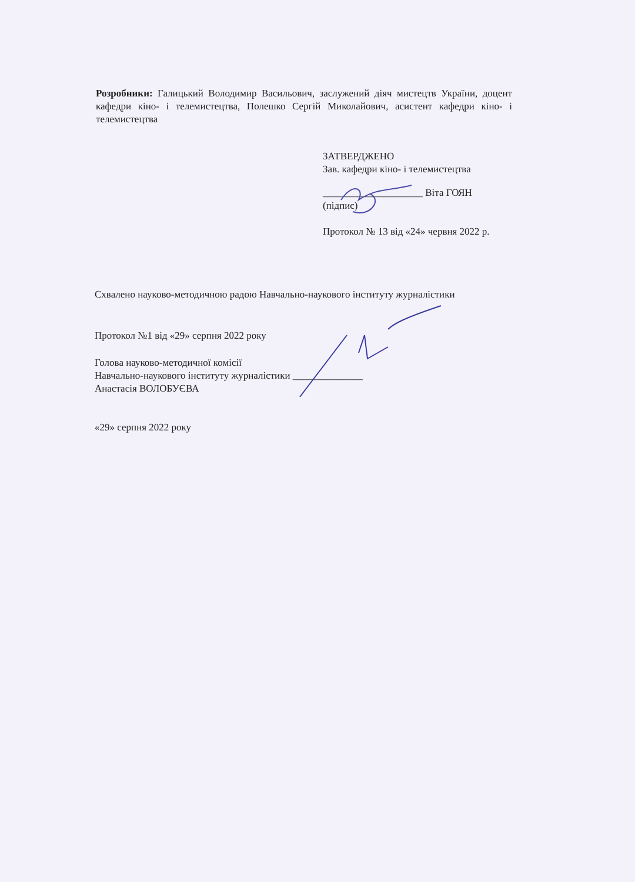Розробники: Галицький Володимир Васильович, заслужений діяч мистецтв України, доцент кафедри кіно- і телемистецтва, Полешко Сергій Миколайович, асистент кафедри кіно- і телемистецтва
ЗАТВЕРДЖЕНО
Зав. кафедри кіно- і телемистецтва
____________________ Віта ГОЯН
(підпис)
Протокол № 13 від «24» червня 2022 р.
Схвалено науково-методичною радою Навчально-наукового інституту журналістики
Протокол №1 від «29» серпня 2022 року
Голова науково-методичної комісії
Навчально-наукового інституту журналістики ______________
Анастасія ВОЛОБУЄВА
«29» серпня 2022 року